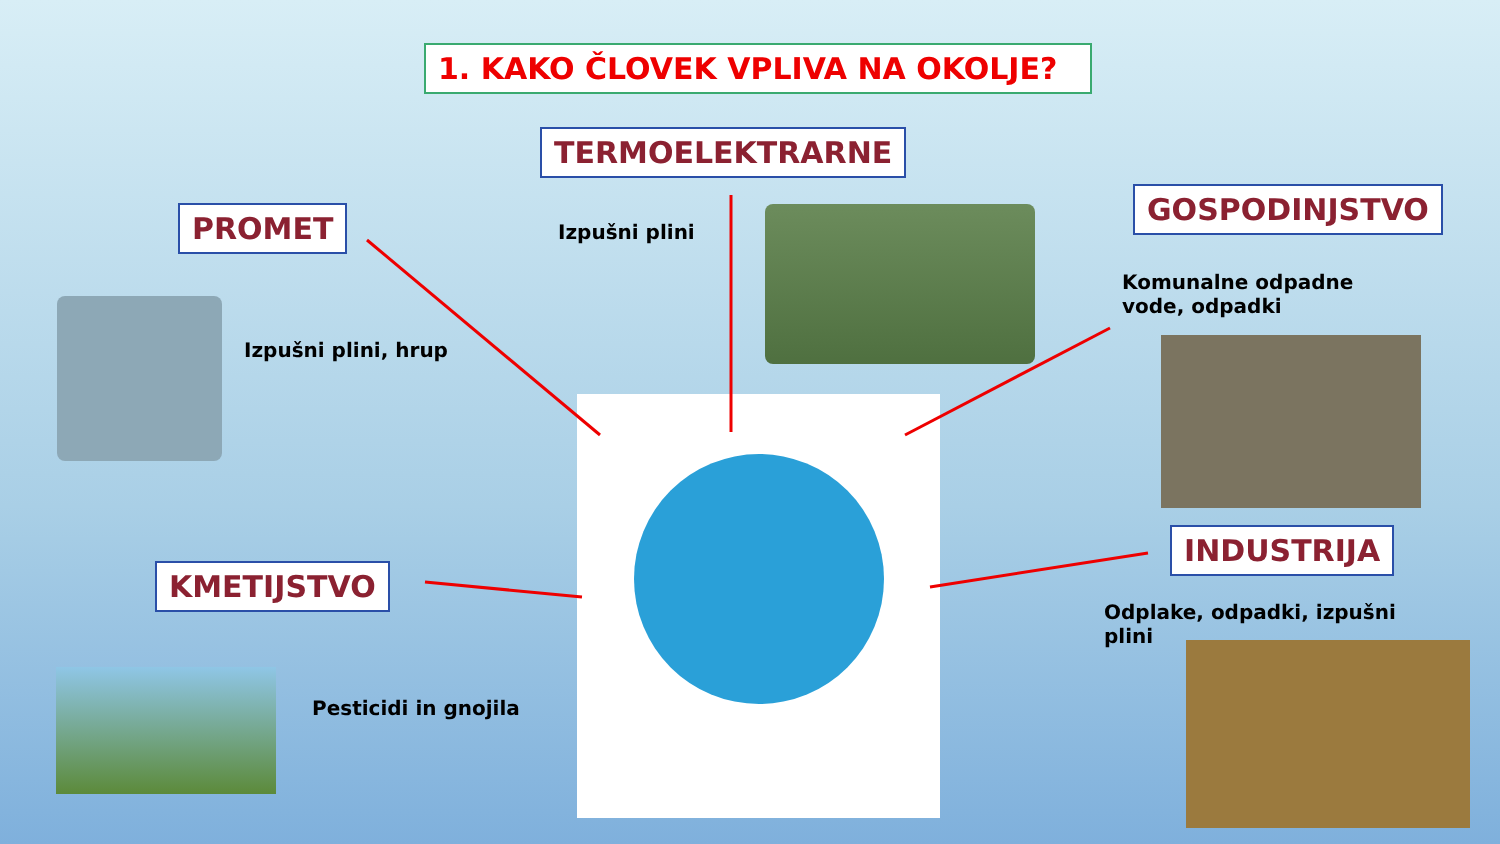1. KAKO ČLOVEK VPLIVA NA OKOLJE?
TERMOELEKTRARNE
Izpušni plini
PROMET
Izpušni plini, hrup
GOSPODINJSTVO
Komunalne odpadne
vode, odpadki
KMETIJSTVO
Pesticidi in gnojila
INDUSTRIJA
Odplake, odpadki, izpušni
plini